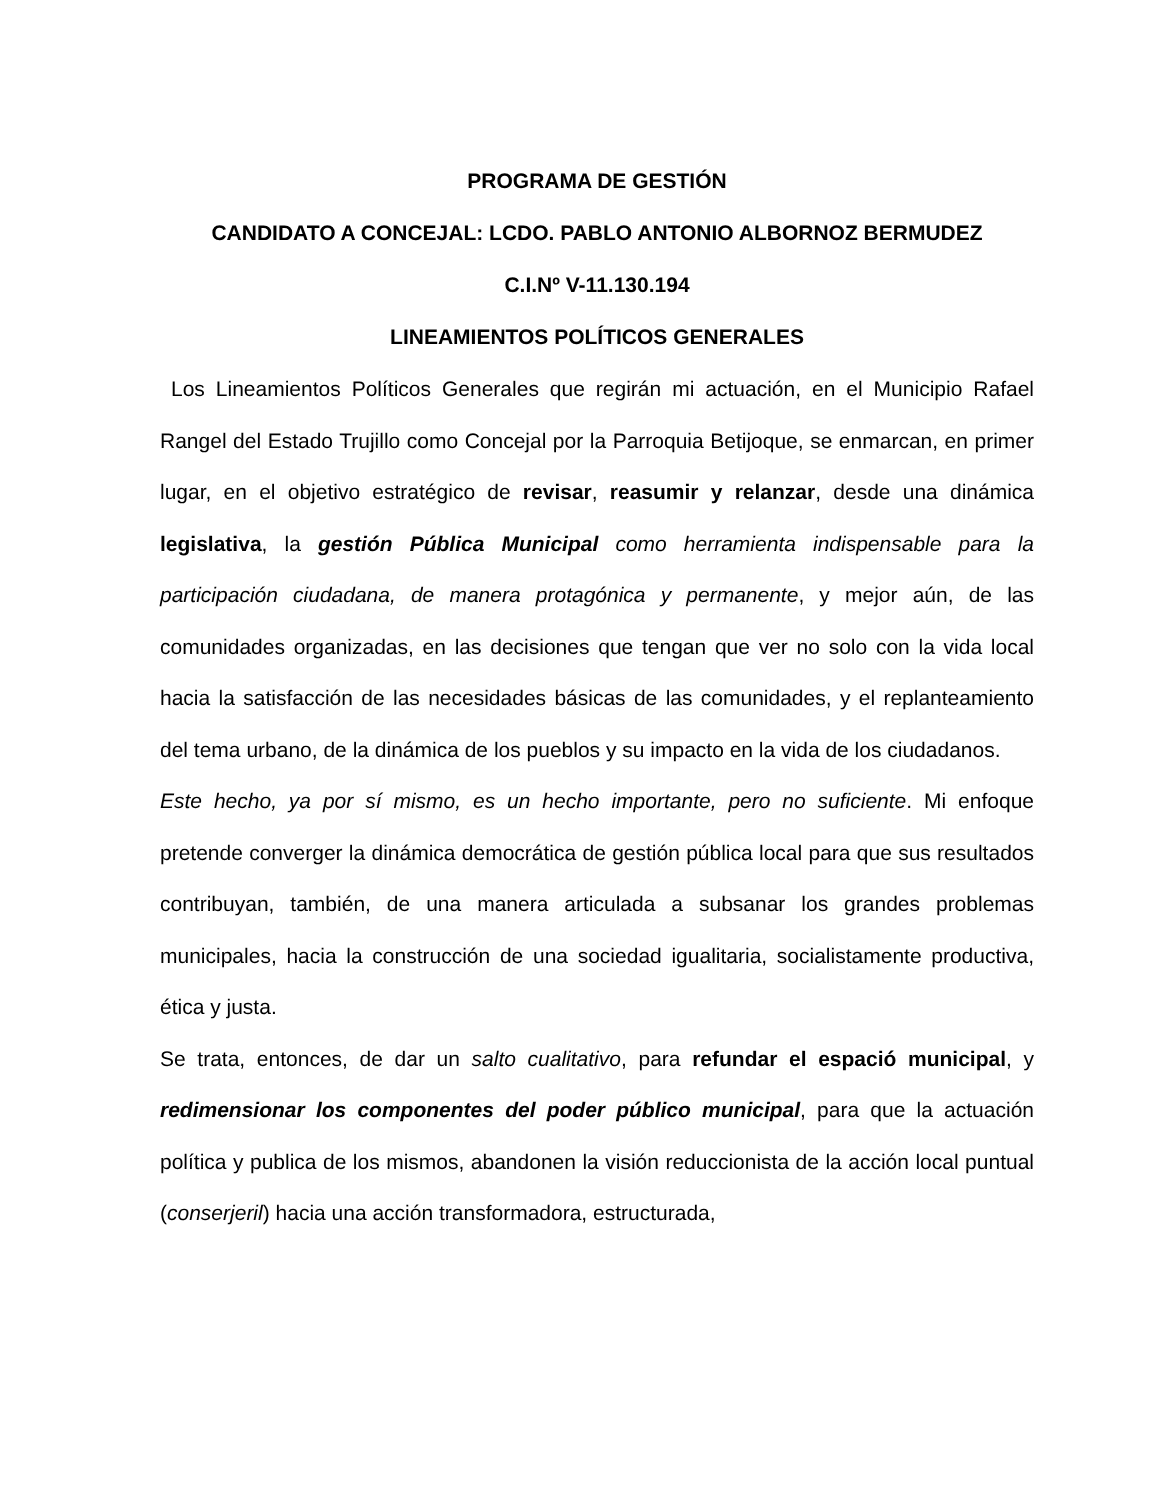PROGRAMA DE GESTIÓN
CANDIDATO A CONCEJAL: LCDO. PABLO ANTONIO ALBORNOZ BERMUDEZ
C.I.Nº V-11.130.194
LINEAMIENTOS POLÍTICOS GENERALES
Los Lineamientos Políticos Generales que regirán mi actuación, en el Municipio Rafael Rangel del Estado Trujillo como Concejal por la Parroquia Betijoque, se enmarcan, en primer lugar, en el objetivo estratégico de revisar, reasumir y relanzar, desde una dinámica legislativa, la gestión Pública Municipal como herramienta indispensable para la participación ciudadana, de manera protagónica y permanente, y mejor aún, de las comunidades organizadas, en las decisiones que tengan que ver no solo con la vida local hacia la satisfacción de las necesidades básicas de las comunidades, y el replanteamiento del tema urbano, de la dinámica de los pueblos y su impacto en la vida de los ciudadanos.
Este hecho, ya por sí mismo, es un hecho importante, pero no suficiente. Mi enfoque pretende converger la dinámica democrática de gestión pública local para que sus resultados contribuyan, también, de una manera articulada a subsanar los grandes problemas municipales, hacia la construcción de una sociedad igualitaria, socialistamente productiva, ética y justa.
Se trata, entonces, de dar un salto cualitativo, para refundar el espació municipal, y redimensionar los componentes del poder público municipal, para que la actuación política y publica de los mismos, abandonen la visión reduccionista de la acción local puntual (conserjeril) hacia una acción transformadora, estructurada,